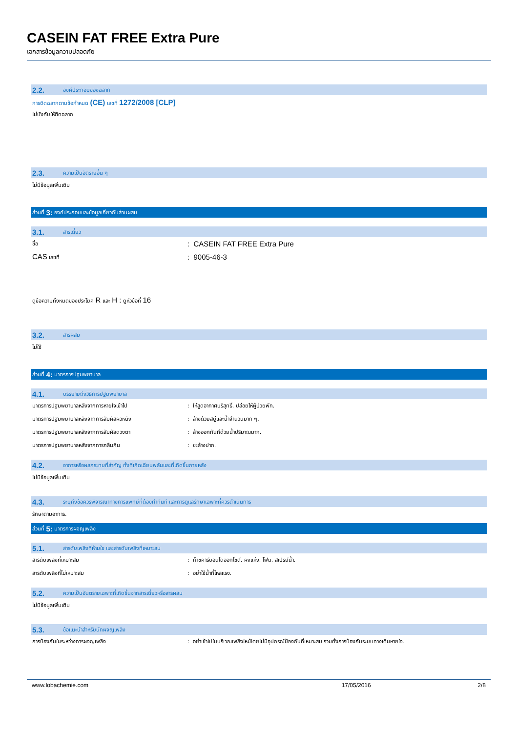CASEIN FAT FREE Extra Pure
เอกสารข้อมูลความปลอดภัย
2.2. องค์ประกอบของฉลาก
การติดฉลากตามข้อกำหนด (CE) เลขที่ 1272/2008 [CLP]
ไม่บังคับให้ติดฉลาก
2.3. ความเป็นอัตรายอื่น ๆ
ไม่มีข้อมูลเพิ่มเติม
ส่วนที่ 3: องค์ประกอบและข้อมูลเกี่ยวกับส่วนผสม
3.1. สารเดี่ยว
ชื่อ: CASEIN FAT FREE Extra Pure
CAS เลขที่: 9005-46-3
ดูข้อความทั้งหมดของประโยค R และ H : ดูหัวข้อที่ 16
3.2. สารผสม
ไม่ใช้
ส่วนที่ 4: มาตรการปฐมพยาบาล
4.1. บรรยายถึงวิธีการปฐมพยาบาล
มาตรการปฐมพยาบาลหลังจากการหายใจเข้าไป: ให้สูดอากาศบริสุทธิ์. ปล่อยให้ผู้ป่วยพัก.
มาตรการปฐมพยาบาลหลังจากการสัมผัสผิวหนัง: ล้างด้วยสบู่และน้ำจำนวนมาก ๆ.
มาตรการปฐมพยาบาลหลังจากการสัมผัสดวงตา: ล้างออกทันทีด้วยน้ำปริมาณมาก.
มาตรการปฐมพยาบาลหลังจากการกลืนกิน: ชะล้างปาก.
4.2. อาการหรือผลกระทบที่สำคัญ ทั้งที่เกิดเฉียบพลันและที่เกิดขึ้นภายหลัง
ไม่มีข้อมูลเพิ่มเติม
4.3. ระบุถึงข้อควรพิจารณาทางการแพทย์ที่ต้องทำทันที และการดูแลรักษาเฉพาะที่ควรดำเนินการ
รักษาตามอาการ.
ส่วนที่ 5: มาตรการผจญเพลิง
5.1. สารดับเพลิงที่ห้ามใช และสารดับเพลิงที่เหมาะสม
สารดับเพลิงที่เหมาะสม: ก๊าซคาร์บอนไดออกไซด์. ผงแห้ง. โฟม. สเปรย์น้ำ.
สารดับเพลิงที่ไม่เหมาะสม: อย่าใช้น้ำที่ไหลแรง.
5.2. ความเป็นอันตรายเฉพาะที่เกิดขึ้นจากสารเดี่ยวหรือสารผสม
ไม่มีข้อมูลเพิ่มเติม
5.3. ข้อแนะนำสำหรับนักผจญเพลิง
การป้องกันในระหว่างการผจญเพลิง: อย่าเข้าไปในบริเวณเพลิงไหม้โดยไม่มีอุปกรณ์ป้องกันที่เหมาะสม รวมทั้งการป้องกันระบบทางเดินหายใจ.
www.lobachemie.com 17/05/2016 2/8